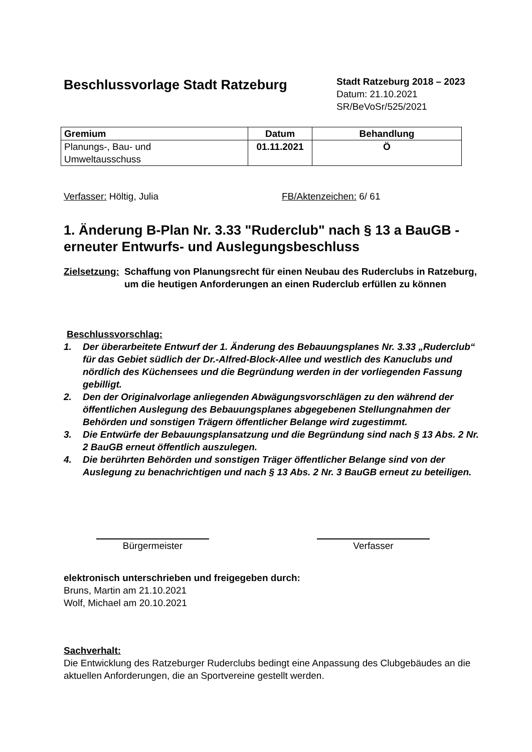Beschlussvorlage Stadt Ratzeburg
Stadt Ratzeburg 2018 – 2023
Datum: 21.10.2021
SR/BeVoSr/525/2021
| Gremium | Datum | Behandlung |
| --- | --- | --- |
| Planungs-, Bau- und Umweltausschuss | 01.11.2021 | Ö |
Verfasser: Höltig, Julia FB/Aktenzeichen: 6/ 61
1. Änderung B-Plan Nr. 3.33 "Ruderclub" nach § 13 a BauGB - erneuter Entwurfs- und Auslegungsbeschluss
Zielsetzung: Schaffung von Planungsrecht für einen Neubau des Ruderclubs in Ratzeburg, um die heutigen Anforderungen an einen Ruderclub erfüllen zu können
Beschlussvorschlag:
1. Der überarbeitete Entwurf der 1. Änderung des Bebauungsplanes Nr. 3.33 „Ruderclub“ für das Gebiet südlich der Dr.-Alfred-Block-Allee und westlich des Kanuclubs und nördlich des Küchensees und die Begründung werden in der vorliegenden Fassung gebilligt.
2. Den der Originalvorlage anliegenden Abwägungsvorschlägen zu den während der öffentlichen Auslegung des Bebauungsplanes abgegebenen Stellungnahmen der Behörden und sonstigen Trägern öffentlicher Belange wird zugestimmt.
3. Die Entwürfe der Bebauungsplansatzung und die Begründung sind nach § 13 Abs. 2 Nr. 2 BauGB erneut öffentlich auszulegen.
4. Die berührten Behörden und sonstigen Träger öffentlicher Belange sind von der Auslegung zu benachrichtigen und nach § 13 Abs. 2 Nr. 3 BauGB erneut zu beteiligen.
Bürgermeister Verfasser
elektronisch unterschrieben und freigegeben durch:
Bruns, Martin am 21.10.2021
Wolf, Michael am 20.10.2021
Sachverhalt:
Die Entwicklung des Ratzeburger Ruderclubs bedingt eine Anpassung des Clubgebäudes an die aktuellen Anforderungen, die an Sportvereine gestellt werden.